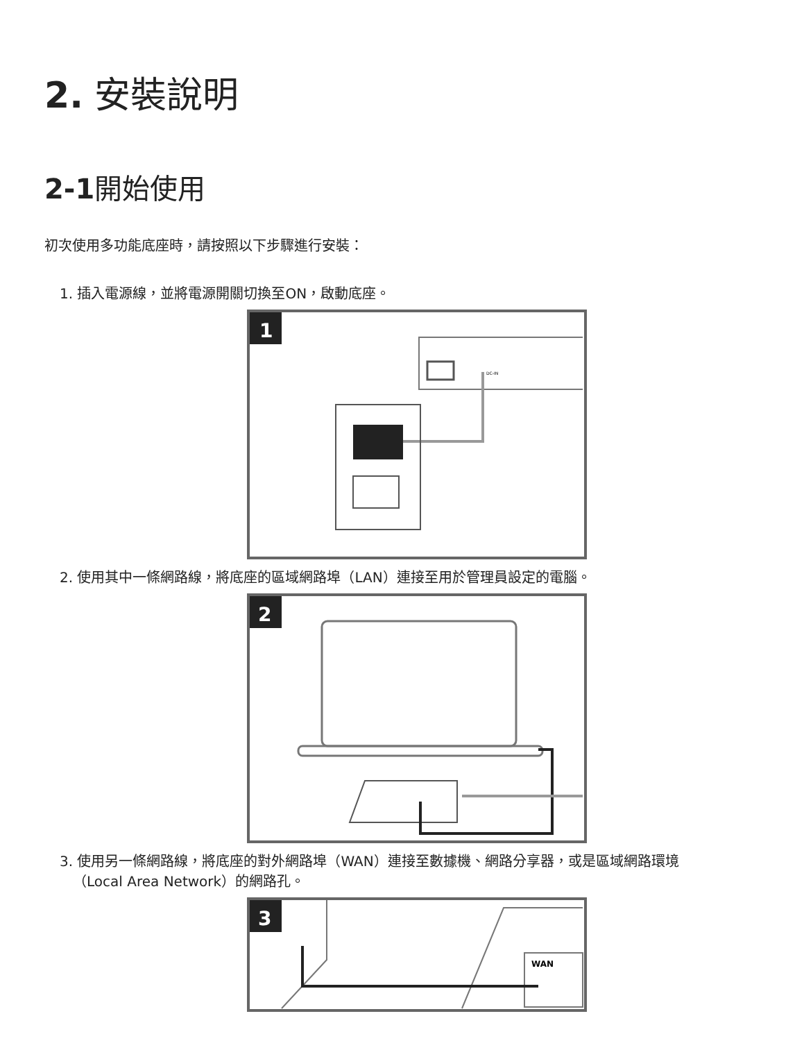2. 安裝說明
2-1開始使用
初次使用多功能底座時，請按照以下步驟進行安裝：
1. 插入電源線，並將電源開關切換至ON，啟動底座。
1
DC-IN
2. 使用其中一條網路線，將底座的區域網路埠（LAN）連接至用於管理員設定的電腦。
2
3. 使用另一條網路線，將底座的對外網路埠（WAN）連接至數據機、網路分享器，或是區域網路環境
（Local Area Network）的網路孔。
3
WAN